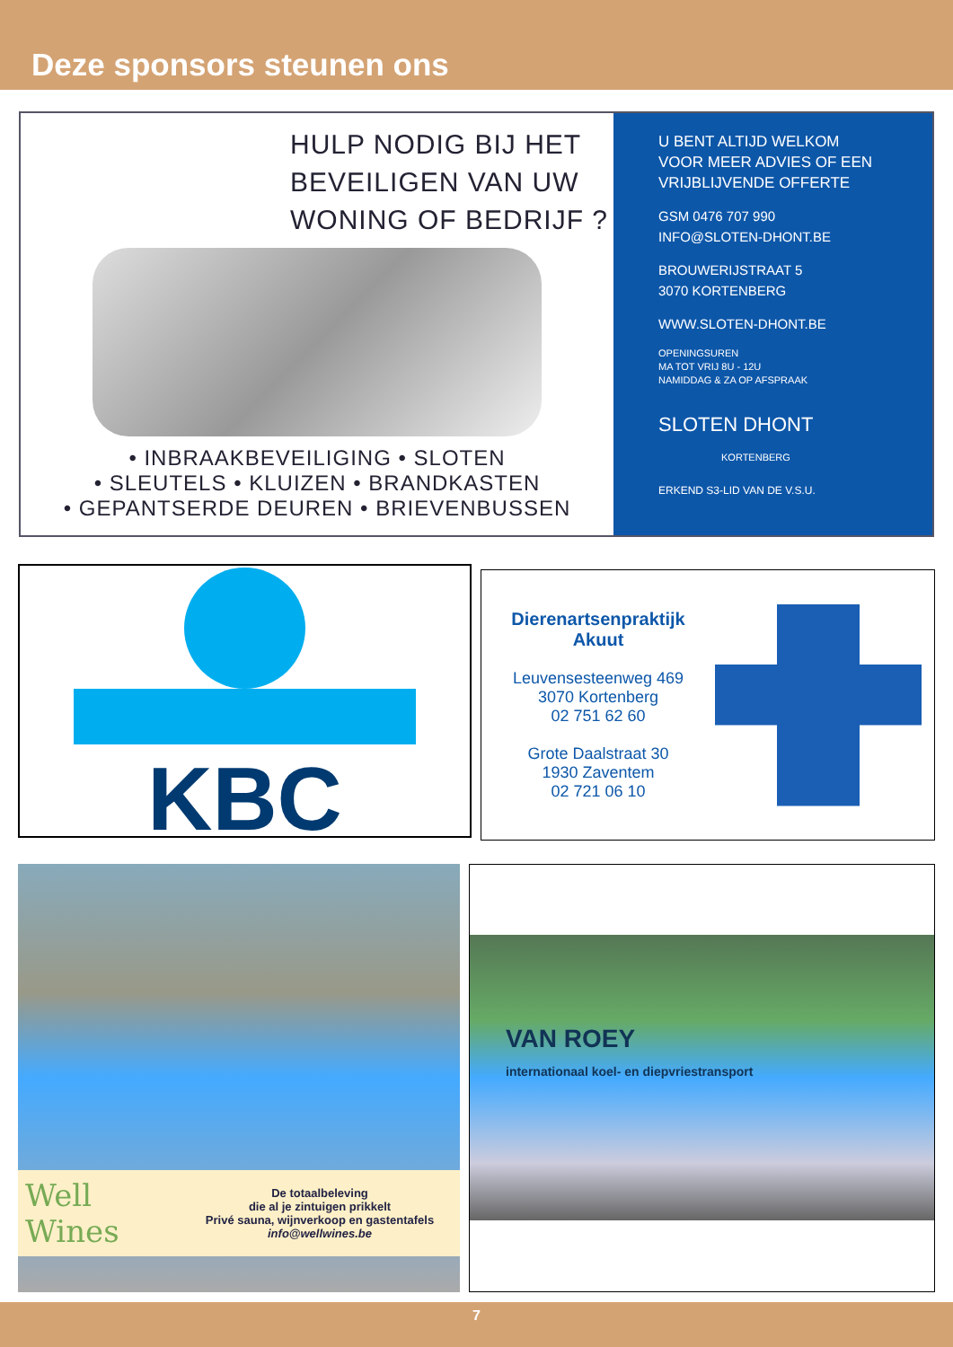Deze sponsors steunen ons
HULP NODIG BIJ HET
BEVEILIGEN VAN UW
WONING OF BEDRIJF ?
• INBRAAKBEVEILIGING • SLOTEN
• SLEUTELS • KLUIZEN • BRANDKASTEN
• GEPANTSERDE DEUREN • BRIEVENBUSSEN
U BENT ALTIJD WELKOM
VOOR MEER ADVIES OF EEN
VRIJBLIJVENDE OFFERTE
GSM 0476 707 990
INFO@SLOTEN-DHONT.BE
BROUWERIJSTRAAT 5
3070 KORTENBERG
WWW.SLOTEN-DHONT.BE
OPENINGSUREN
MA TOT VRIJ 8U - 12U
NAMIDDAG & ZA OP AFSPRAAK
SLOTEN DHONT
KORTENBERG
ERKEND S3-LID VAN DE V.S.U.
KBC
Dierenartsenpraktijk
Akuut
Leuvensesteenweg 469
3070 Kortenberg
02 751 62 60
Grote Daalstraat 30
1930 Zaventem
02 721 06 10
Well Wines
De totaalbeleving
die al je zintuigen prikkelt
Privé sauna, wijnverkoop en gastentafels
info@wellwines.be
VAN ROEY
internationaal koel- en diepvriestransport
7